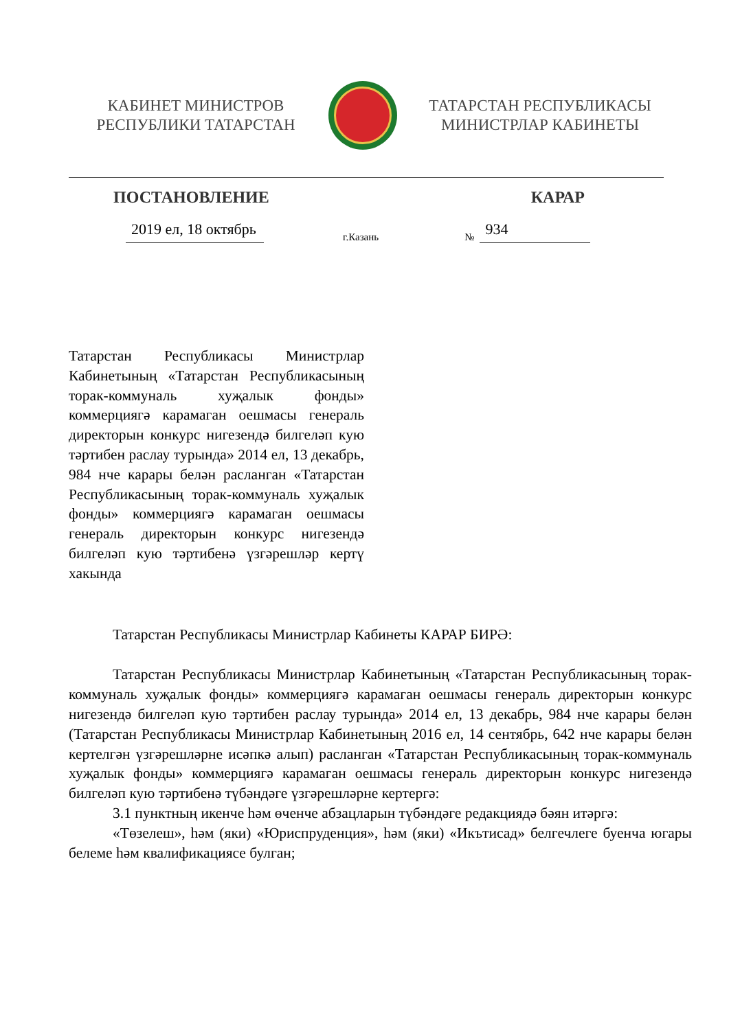КАБИНЕТ МИНИСТРОВ
РЕСПУБЛИКИ ТАТАРСТАН
ТАТАРСТАН РЕСПУБЛИКАСЫ
МИНИСТРЛАР КАБИНЕТЫ
ПОСТАНОВЛЕНИЕ КАРАР
2019 ел, 18 октябрь г.Казань № 934
Татарстан Республикасы Министрлар Кабинетының «Татарстан Республика­сының торак-коммуналь хуҗалык фонды» коммерциягә карамаган оешмасы генераль директорын конкурс нигезендә билгеләп кую тәртибен раслау турында» 2014 ел, 13 декабрь, 984 нче карары белән расланган «Татарстан Республикасының торак-коммуналь хуҗалык фонды» коммерциягә карамаган оешмасы генераль директорын конкурс нигезендә билгеләп кую тәртибенә үзгәрешләр кертү хакында
Татарстан Республикасы Министрлар Кабинеты КАРАР БИРӘ:
Татарстан Республикасы Министрлар Кабинетының «Татарстан Республика­сының торак-коммуналь хуҗалык фонды» коммерциягә карамаган оешмасы генераль директорын конкурс нигезендә билгеләп кую тәртибен раслау турында» 2014 ел, 13 декабрь, 984 нче карары белән (Татарстан Республикасы Министрлар Кабинетының 2016 ел, 14 сентябрь, 642 нче карары белән кертелгән үзгәрешләрне исәпкә алып) расланган «Татарстан Республикасының торак-коммуналь хуҗалык фонды» коммерциягә карамаган оешмасы генераль директорын конкурс нигезендә билгеләп кую тәртибенә түбәндәге үзгәрешләрне кертергә:
3.1 пунктның икенче һәм өченче абзацларын түбәндәге редакциядә бәян итәргә:
«Төзелеш», һәм (яки) «Юриспруденция», һәм (яки) «Икътисад» белгечлеге буенча югары белеме һәм квалификациясе булган;